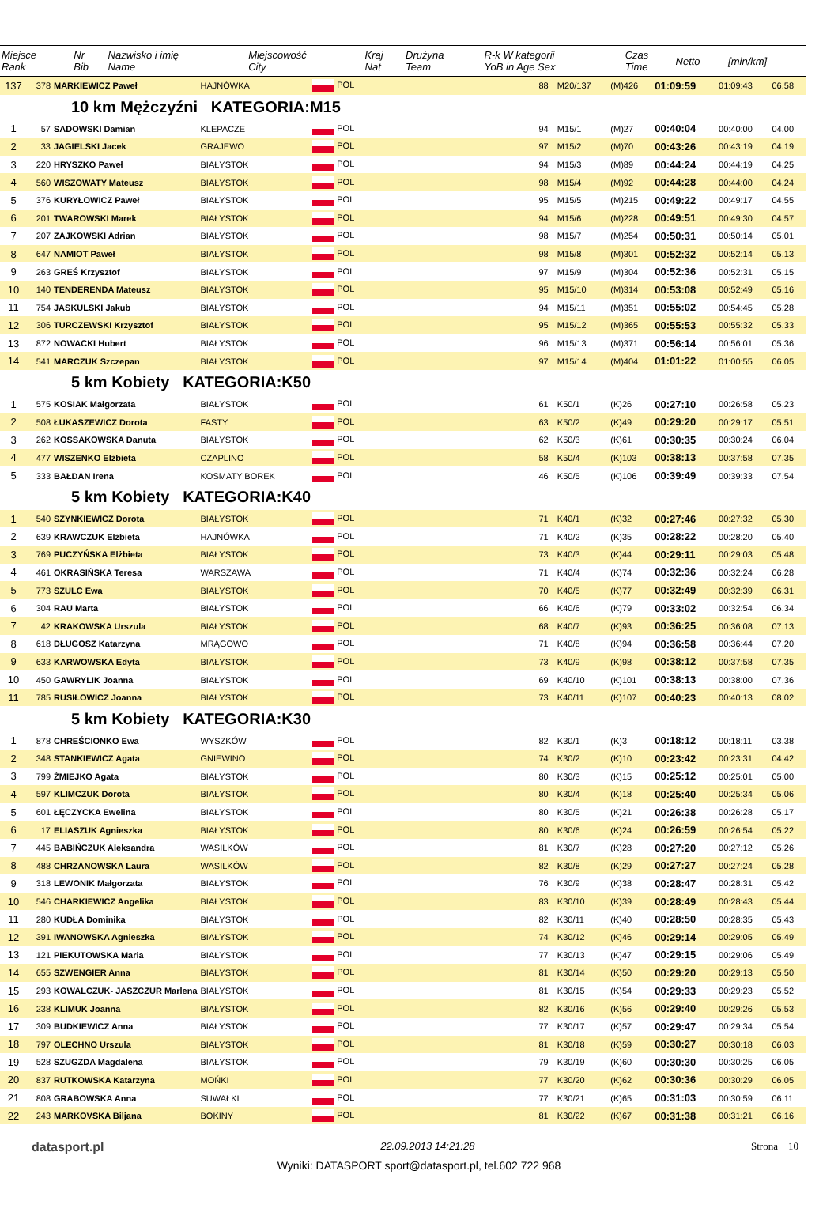| Miejsce Rank | Nr Bib | Nazwisko i imię Name | Miejscowość City | Kraj Nat | Drużyna Team | R-k W kategorii YoB in Age Sex | Czas Time | Netto | [min/km] |
| --- | --- | --- | --- | --- | --- | --- | --- | --- | --- |
| 137 | 378 | MARKIEWICZ Paweł | HAJNÓWKA | POL | | 88 | M20/137 | (M)426 | 01:09:59 | 01:09:43 | 06.58 |
| 10 km Mężczyźni KATEGORIA:M15 | | | | | | | | | | | |
| 1 | 57 | SADOWSKI Damian | KLEPACZE | POL | | 94 | M15/1 | (M)27 | 00:40:04 | 00:40:00 | 04.00 |
| 2 | 33 | JAGIELSKI Jacek | GRAJEWO | POL | | 97 | M15/2 | (M)70 | 00:43:26 | 00:43:19 | 04.19 |
| 3 | 220 | HRYSZKO Paweł | BIAŁYSTOK | POL | | 94 | M15/3 | (M)89 | 00:44:24 | 00:44:19 | 04.25 |
| 4 | 560 | WISZOWATY Mateusz | BIAŁYSTOK | POL | | 98 | M15/4 | (M)92 | 00:44:28 | 00:44:00 | 04.24 |
| 5 | 376 | KURYŁOWICZ Paweł | BIAŁYSTOK | POL | | 95 | M15/5 | (M)215 | 00:49:22 | 00:49:17 | 04.55 |
| 6 | 201 | TWAROWSKI Marek | BIAŁYSTOK | POL | | 94 | M15/6 | (M)228 | 00:49:51 | 00:49:30 | 04.57 |
| 7 | 207 | ZAJKOWSKI Adrian | BIAŁYSTOK | POL | | 98 | M15/7 | (M)254 | 00:50:31 | 00:50:14 | 05.01 |
| 8 | 647 | NAMIOT Paweł | BIAŁYSTOK | POL | | 98 | M15/8 | (M)301 | 00:52:32 | 00:52:14 | 05.13 |
| 9 | 263 | GREŚ Krzysztof | BIAŁYSTOK | POL | | 97 | M15/9 | (M)304 | 00:52:36 | 00:52:31 | 05.15 |
| 10 | 140 | TENDERENDA Mateusz | BIAŁYSTOK | POL | | 95 | M15/10 | (M)314 | 00:53:08 | 00:52:49 | 05.16 |
| 11 | 754 | JASKULSKI Jakub | BIAŁYSTOK | POL | | 94 | M15/11 | (M)351 | 00:55:02 | 00:54:45 | 05.28 |
| 12 | 306 | TURCZEWSKI Krzysztof | BIAŁYSTOK | POL | | 95 | M15/12 | (M)365 | 00:55:53 | 00:55:32 | 05.33 |
| 13 | 872 | NOWACKI Hubert | BIAŁYSTOK | POL | | 96 | M15/13 | (M)371 | 00:56:14 | 00:56:01 | 05.36 |
| 14 | 541 | MARCZUK Szczepan | BIAŁYSTOK | POL | | 97 | M15/14 | (M)404 | 01:01:22 | 01:00:55 | 06.05 |
| 5 km Kobiety KATEGORIA:K50 | | | | | | | | | | | |
| 1 | 575 | KOSIAK Małgorzata | BIAŁYSTOK | POL | | 61 | K50/1 | (K)26 | 00:27:10 | 00:26:58 | 05.23 |
| 2 | 508 | ŁUKASZEWICZ Dorota | FASTY | POL | | 63 | K50/2 | (K)49 | 00:29:20 | 00:29:17 | 05.51 |
| 3 | 262 | KOSSAKOWSKA Danuta | BIAŁYSTOK | POL | | 62 | K50/3 | (K)61 | 00:30:35 | 00:30:24 | 06.04 |
| 4 | 477 | WISZENKO Elżbieta | CZAPLINO | POL | | 58 | K50/4 | (K)103 | 00:38:13 | 00:37:58 | 07.35 |
| 5 | 333 | BAŁDAN Irena | KOSMATY BOREK | POL | | 46 | K50/5 | (K)106 | 00:39:49 | 00:39:33 | 07.54 |
| 5 km Kobiety KATEGORIA:K40 | | | | | | | | | | | |
| 1 | 540 | SZYNKIEWICZ Dorota | BIAŁYSTOK | POL | | 71 | K40/1 | (K)32 | 00:27:46 | 00:27:32 | 05.30 |
| 2 | 639 | KRAWCZUK Elżbieta | HAJNÓWKA | POL | | 71 | K40/2 | (K)35 | 00:28:22 | 00:28:20 | 05.40 |
| 3 | 769 | PUCZYŃSKA Elżbieta | BIAŁYSTOK | POL | | 73 | K40/3 | (K)44 | 00:29:11 | 00:29:03 | 05.48 |
| 4 | 461 | OKRASIŃSKA Teresa | WARSZAWA | POL | | 71 | K40/4 | (K)74 | 00:32:36 | 00:32:24 | 06.28 |
| 5 | 773 | SZULC Ewa | BIAŁYSTOK | POL | | 70 | K40/5 | (K)77 | 00:32:49 | 00:32:39 | 06.31 |
| 6 | 304 | RAU Marta | BIAŁYSTOK | POL | | 66 | K40/6 | (K)79 | 00:33:02 | 00:32:54 | 06.34 |
| 7 | 42 | KRAKOWSKA Urszula | BIAŁYSTOK | POL | | 68 | K40/7 | (K)93 | 00:36:25 | 00:36:08 | 07.13 |
| 8 | 618 | DŁUGOSZ Katarzyna | MRĄGOWO | POL | | 71 | K40/8 | (K)94 | 00:36:58 | 00:36:44 | 07.20 |
| 9 | 633 | KARWOWSKA Edyta | BIAŁYSTOK | POL | | 73 | K40/9 | (K)98 | 00:38:12 | 00:37:58 | 07.35 |
| 10 | 450 | GAWRYLIK Joanna | BIAŁYSTOK | POL | | 69 | K40/10 | (K)101 | 00:38:13 | 00:38:00 | 07.36 |
| 11 | 785 | RUSIŁOWICZ Joanna | BIAŁYSTOK | POL | | 73 | K40/11 | (K)107 | 00:40:23 | 00:40:13 | 08.02 |
| 5 km Kobiety KATEGORIA:K30 | | | | | | | | | | | |
| 1 | 878 | CHREŚCIONKO Ewa | WYSZKÓW | POL | | 82 | K30/1 | (K)3 | 00:18:12 | 00:18:11 | 03.38 |
| 2 | 348 | STANKIEWICZ Agata | GNIEWINO | POL | | 74 | K30/2 | (K)10 | 00:23:42 | 00:23:31 | 04.42 |
| 3 | 799 | ŻMIEJKO Agata | BIAŁYSTOK | POL | | 80 | K30/3 | (K)15 | 00:25:12 | 00:25:01 | 05.00 |
| 4 | 597 | KLIMCZUK Dorota | BIAŁYSTOK | POL | | 80 | K30/4 | (K)18 | 00:25:40 | 00:25:34 | 05.06 |
| 5 | 601 | ŁĘCZYCKA Ewelina | BIAŁYSTOK | POL | | 80 | K30/5 | (K)21 | 00:26:38 | 00:26:28 | 05.17 |
| 6 | 17 | ELIASZUK Agnieszka | BIAŁYSTOK | POL | | 80 | K30/6 | (K)24 | 00:26:59 | 00:26:54 | 05.22 |
| 7 | 445 | BABIŃCZUK Aleksandra | WASILKÓW | POL | | 81 | K30/7 | (K)28 | 00:27:20 | 00:27:12 | 05.26 |
| 8 | 488 | CHRZANOWSKA Laura | WASILKÓW | POL | | 82 | K30/8 | (K)29 | 00:27:27 | 00:27:24 | 05.28 |
| 9 | 318 | LEWONIK Małgorzata | BIAŁYSTOK | POL | | 76 | K30/9 | (K)38 | 00:28:47 | 00:28:31 | 05.42 |
| 10 | 546 | CHARKIEWICZ Angelika | BIAŁYSTOK | POL | | 83 | K30/10 | (K)39 | 00:28:49 | 00:28:43 | 05.44 |
| 11 | 280 | KUDŁA Dominika | BIAŁYSTOK | POL | | 82 | K30/11 | (K)40 | 00:28:50 | 00:28:35 | 05.43 |
| 12 | 391 | IWANOWSKA Agnieszka | BIAŁYSTOK | POL | | 74 | K30/12 | (K)46 | 00:29:14 | 00:29:05 | 05.49 |
| 13 | 121 | PIEKUTOWSKA Maria | BIAŁYSTOK | POL | | 77 | K30/13 | (K)47 | 00:29:15 | 00:29:06 | 05.49 |
| 14 | 655 | SZWENGIER Anna | BIAŁYSTOK | POL | | 81 | K30/14 | (K)50 | 00:29:20 | 00:29:13 | 05.50 |
| 15 | 293 | KOWALCZUK- JASZCZUR Marlena | BIAŁYSTOK | POL | | 81 | K30/15 | (K)54 | 00:29:33 | 00:29:23 | 05.52 |
| 16 | 238 | KLIMUK Joanna | BIAŁYSTOK | POL | | 82 | K30/16 | (K)56 | 00:29:40 | 00:29:26 | 05.53 |
| 17 | 309 | BUDKIEWICZ Anna | BIAŁYSTOK | POL | | 77 | K30/17 | (K)57 | 00:29:47 | 00:29:34 | 05.54 |
| 18 | 797 | OLECHNO Urszula | BIAŁYSTOK | POL | | 81 | K30/18 | (K)59 | 00:30:27 | 00:30:18 | 06.03 |
| 19 | 528 | SZUGZDA Magdalena | BIAŁYSTOK | POL | | 79 | K30/19 | (K)60 | 00:30:30 | 00:30:25 | 06.05 |
| 20 | 837 | RUTKOWSKA Katarzyna | MOŃKI | POL | | 77 | K30/20 | (K)62 | 00:30:36 | 00:30:29 | 06.05 |
| 21 | 808 | GRABOWSKA Anna | SUWAŁKI | POL | | 77 | K30/21 | (K)65 | 00:31:03 | 00:30:59 | 06.11 |
| 22 | 243 | MARKOVSKA Biljana | BOKINY | POL | | 81 | K30/22 | (K)67 | 00:31:38 | 00:31:21 | 06.16 |
datasport.pl 22.09.2013 14:21:28 Strona 10
Wyniki: DATASPORT sport@datasport.pl, tel.602 722 968